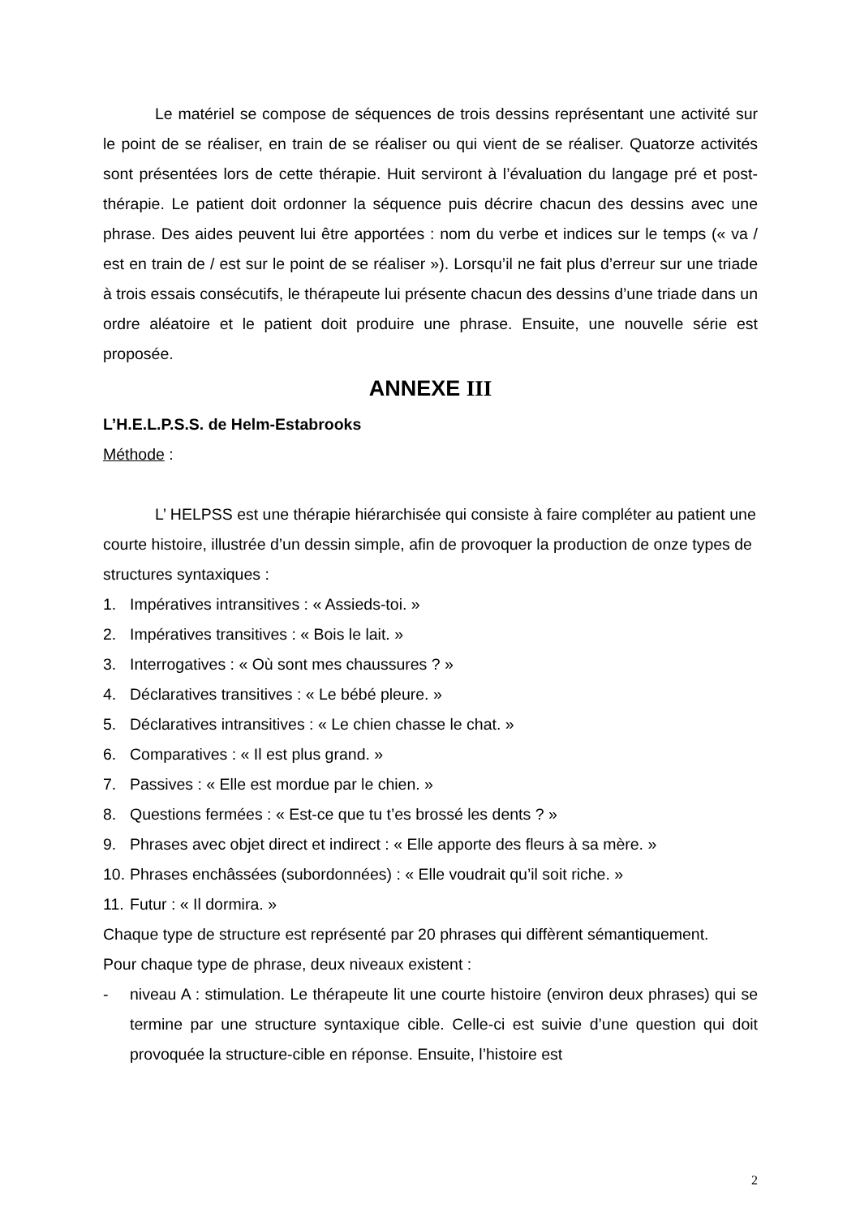Le matériel se compose de séquences de trois dessins représentant une activité sur le point de se réaliser, en train de se réaliser ou qui vient de se réaliser. Quatorze activités sont présentées lors de cette thérapie. Huit serviront à l’évaluation du langage pré et post-thérapie. Le patient doit ordonner la séquence puis décrire chacun des dessins avec une phrase. Des aides peuvent lui être apportées : nom du verbe et indices sur le temps (« va / est en train de / est sur le point de se réaliser »). Lorsqu’il ne fait plus d’erreur sur une triade à trois essais consécutifs, le thérapeute lui présente chacun des dessins d’une triade dans un ordre aléatoire et le patient doit produire une phrase. Ensuite, une nouvelle série est proposée.
ANNEXE III
L’H.E.L.P.S.S. de Helm-Estabrooks
Méthode :
L’ HELPSS est une thérapie hiérarchisée qui consiste à faire compléter au patient une courte histoire, illustrée d’un dessin simple, afin de provoquer la production de onze types de structures syntaxiques :
1. Impératives intransitives : « Assieds-toi. »
2. Impératives transitives : « Bois le lait. »
3. Interrogatives : « Où sont mes chaussures ? »
4. Déclaratives transitives : « Le bébé pleure. »
5. Déclaratives intransitives : « Le chien chasse le chat. »
6. Comparatives : « Il est plus grand. »
7. Passives : « Elle est mordue par le chien. »
8. Questions fermées : « Est-ce que tu t’es brossé les dents ? »
9. Phrases avec objet direct et indirect : « Elle apporte des fleurs à sa mère. »
10. Phrases enchâssées (subordonnées) : « Elle voudrait qu’il soit riche. »
11. Futur : « Il dormira. »
Chaque type de structure est représenté par 20 phrases qui diffèrent sémantiquement.
Pour chaque type de phrase, deux niveaux existent :
- niveau A : stimulation. Le thérapeute lit une courte histoire (environ deux phrases) qui se termine par une structure syntaxique cible. Celle-ci est suivie d’une question qui doit provoquée la structure-cible en réponse. Ensuite, l’histoire est
2